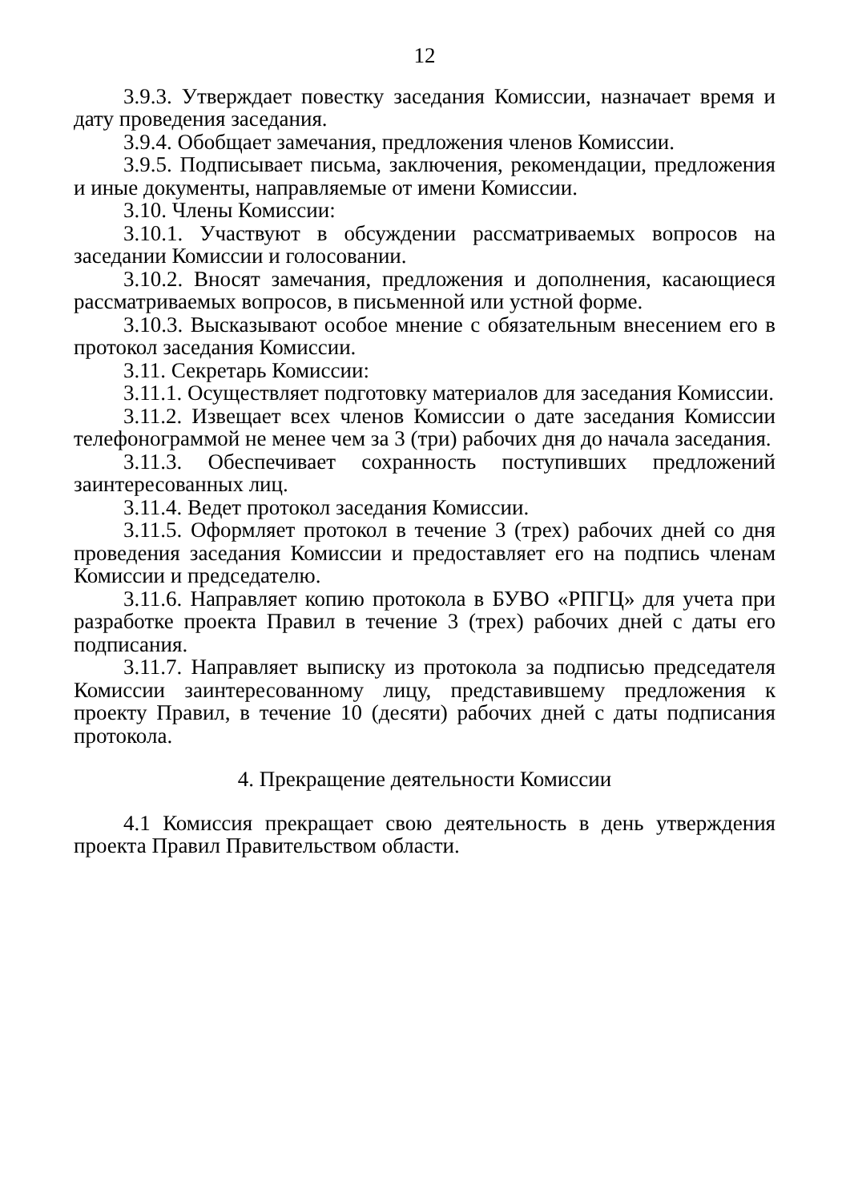12
3.9.3. Утверждает повестку заседания Комиссии, назначает время и дату проведения заседания.
3.9.4. Обобщает замечания, предложения членов Комиссии.
3.9.5. Подписывает письма, заключения, рекомендации, предложения и иные документы, направляемые от имени Комиссии.
3.10. Члены Комиссии:
3.10.1. Участвуют в обсуждении рассматриваемых вопросов на заседании Комиссии и голосовании.
3.10.2. Вносят замечания, предложения и дополнения, касающиеся рассматриваемых вопросов, в письменной или устной форме.
3.10.3. Высказывают особое мнение с обязательным внесением его в протокол заседания Комиссии.
3.11. Секретарь Комиссии:
3.11.1. Осуществляет подготовку материалов для заседания Комиссии.
3.11.2. Извещает всех членов Комиссии о дате заседания Комиссии телефонограммой не менее чем за 3 (три) рабочих дня до начала заседания.
3.11.3. Обеспечивает сохранность поступивших предложений заинтересованных лиц.
3.11.4. Ведет протокол заседания Комиссии.
3.11.5. Оформляет протокол в течение 3 (трех) рабочих дней со дня проведения заседания Комиссии и предоставляет его на подпись членам Комиссии и председателю.
3.11.6. Направляет копию протокола в БУВО «РПГЦ» для учета при разработке проекта Правил в течение 3 (трех) рабочих дней с даты его подписания.
3.11.7. Направляет выписку из протокола за подписью председателя Комиссии заинтересованному лицу, представившему предложения к проекту Правил, в течение 10 (десяти) рабочих дней с даты подписания протокола.
4. Прекращение деятельности Комиссии
4.1 Комиссия прекращает свою деятельность в день утверждения проекта Правил Правительством области.